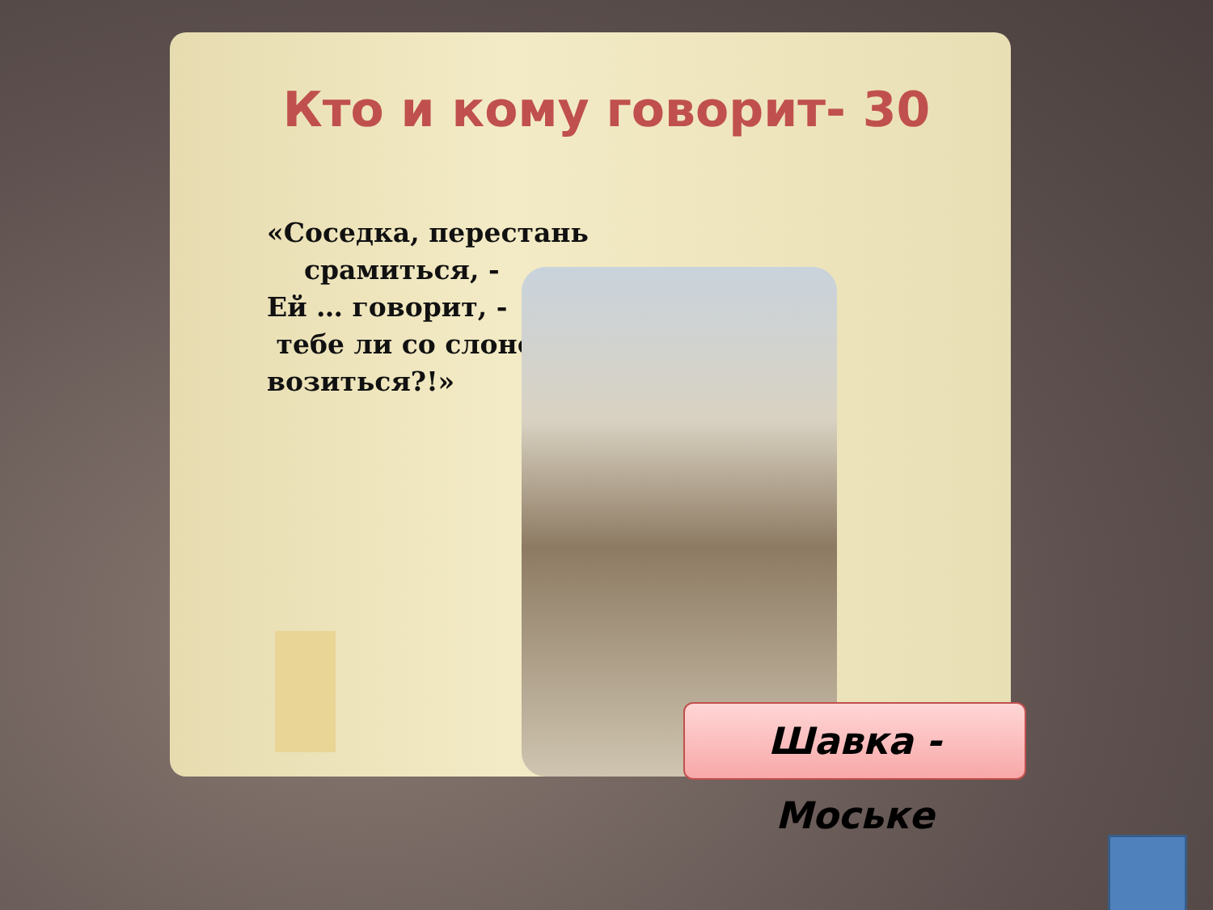Кто и кому говорит- 30
«Соседка, перестань
срамиться, -
Ей … говорит, -
тебе ли со слоном
возиться?!»
Шавка - Моське